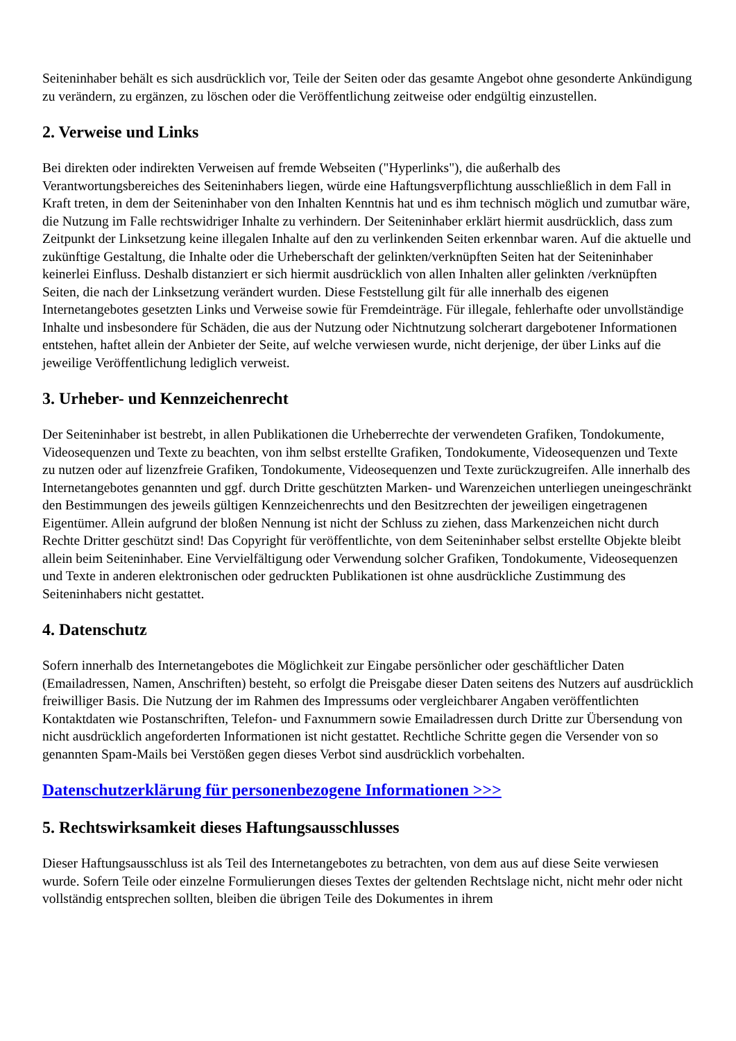Seiteninhaber behält es sich ausdrücklich vor, Teile der Seiten oder das gesamte Angebot ohne gesonderte Ankündigung zu verändern, zu ergänzen, zu löschen oder die Veröffentlichung zeitweise oder endgültig einzustellen.
2. Verweise und Links
Bei direkten oder indirekten Verweisen auf fremde Webseiten ("Hyperlinks"), die außerhalb des Verantwortungsbereiches des Seiteninhabers liegen, würde eine Haftungsverpflichtung ausschließlich in dem Fall in Kraft treten, in dem der Seiteninhaber von den Inhalten Kenntnis hat und es ihm technisch möglich und zumutbar wäre, die Nutzung im Falle rechtswidriger Inhalte zu verhindern. Der Seiteninhaber erklärt hiermit ausdrücklich, dass zum Zeitpunkt der Linksetzung keine illegalen Inhalte auf den zu verlinkenden Seiten erkennbar waren. Auf die aktuelle und zukünftige Gestaltung, die Inhalte oder die Urheberschaft der gelinkten/verknüpften Seiten hat der Seiteninhaber keinerlei Einfluss. Deshalb distanziert er sich hiermit ausdrücklich von allen Inhalten aller gelinkten /verknüpften Seiten, die nach der Linksetzung verändert wurden. Diese Feststellung gilt für alle innerhalb des eigenen Internetangebotes gesetzten Links und Verweise sowie für Fremdeinträge. Für illegale, fehlerhafte oder unvollständige Inhalte und insbesondere für Schäden, die aus der Nutzung oder Nichtnutzung solcherart dargebotener Informationen entstehen, haftet allein der Anbieter der Seite, auf welche verwiesen wurde, nicht derjenige, der über Links auf die jeweilige Veröffentlichung lediglich verweist.
3. Urheber- und Kennzeichenrecht
Der Seiteninhaber ist bestrebt, in allen Publikationen die Urheberrechte der verwendeten Grafiken, Tondokumente, Videosequenzen und Texte zu beachten, von ihm selbst erstellte Grafiken, Tondokumente, Videosequenzen und Texte zu nutzen oder auf lizenzfreie Grafiken, Tondokumente, Videosequenzen und Texte zurückzugreifen. Alle innerhalb des Internetangebotes genannten und ggf. durch Dritte geschützten Marken- und Warenzeichen unterliegen uneingeschränkt den Bestimmungen des jeweils gültigen Kennzeichenrechts und den Besitzrechten der jeweiligen eingetragenen Eigentümer. Allein aufgrund der bloßen Nennung ist nicht der Schluss zu ziehen, dass Markenzeichen nicht durch Rechte Dritter geschützt sind! Das Copyright für veröffentlichte, von dem Seiteninhaber selbst erstellte Objekte bleibt allein beim Seiteninhaber. Eine Vervielfältigung oder Verwendung solcher Grafiken, Tondokumente, Videosequenzen und Texte in anderen elektronischen oder gedruckten Publikationen ist ohne ausdrückliche Zustimmung des Seiteninhabers nicht gestattet.
4. Datenschutz
Sofern innerhalb des Internetangebotes die Möglichkeit zur Eingabe persönlicher oder geschäftlicher Daten (Emailadressen, Namen, Anschriften) besteht, so erfolgt die Preisgabe dieser Daten seitens des Nutzers auf ausdrücklich freiwilliger Basis. Die Nutzung der im Rahmen des Impressums oder vergleichbarer Angaben veröffentlichten Kontaktdaten wie Postanschriften, Telefon- und Faxnummern sowie Emailadressen durch Dritte zur Übersendung von nicht ausdrücklich angeforderten Informationen ist nicht gestattet. Rechtliche Schritte gegen die Versender von so genannten Spam-Mails bei Verstößen gegen dieses Verbot sind ausdrücklich vorbehalten.
Datenschutzerklärung für personenbezogene Informationen >>>
5. Rechtswirksamkeit dieses Haftungsausschlusses
Dieser Haftungsausschluss ist als Teil des Internetangebotes zu betrachten, von dem aus auf diese Seite verwiesen wurde. Sofern Teile oder einzelne Formulierungen dieses Textes der geltenden Rechtslage nicht, nicht mehr oder nicht vollständig entsprechen sollten, bleiben die übrigen Teile des Dokumentes in ihrem